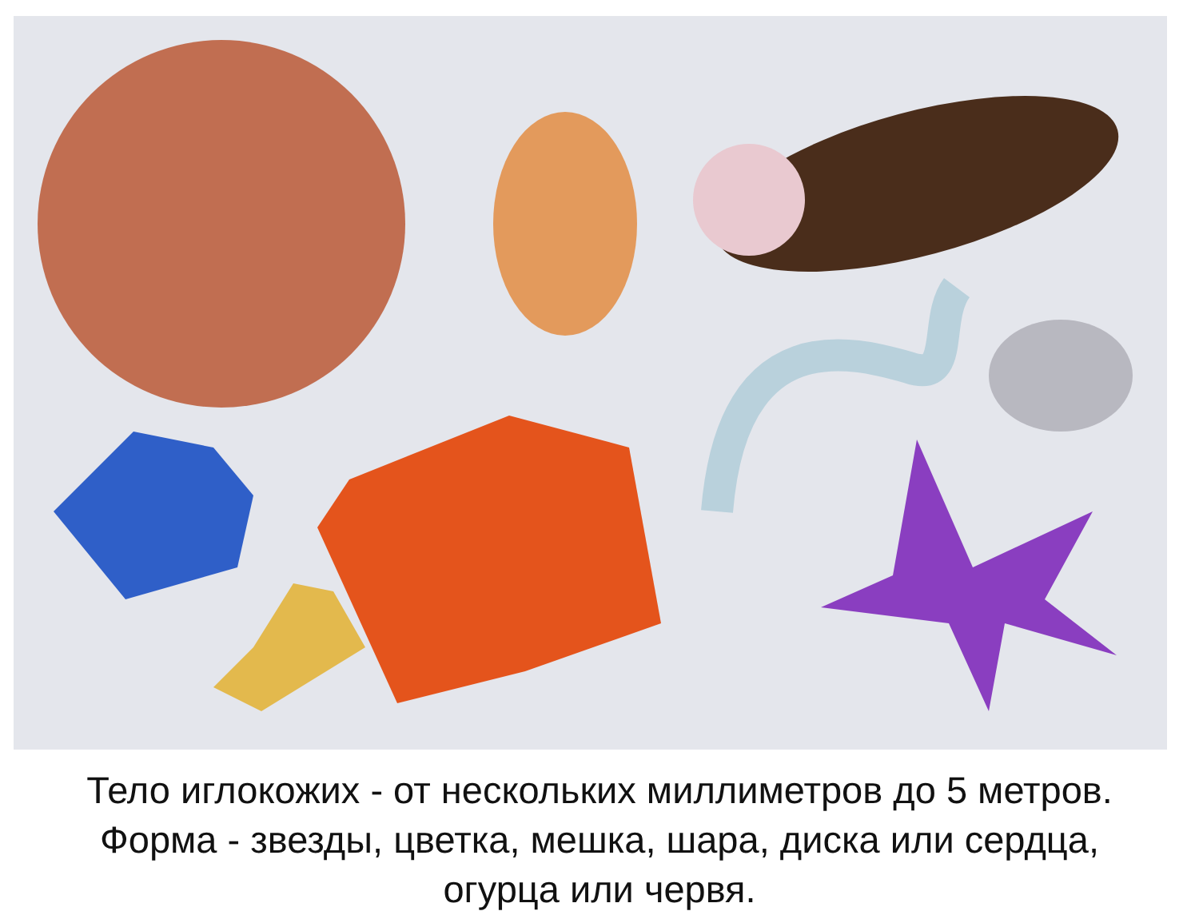Тело иглокожих - от нескольких миллиметров до 5 метров.
Форма - звезды, цветка, мешка, шара, диска или сердца,
огурца или червя.